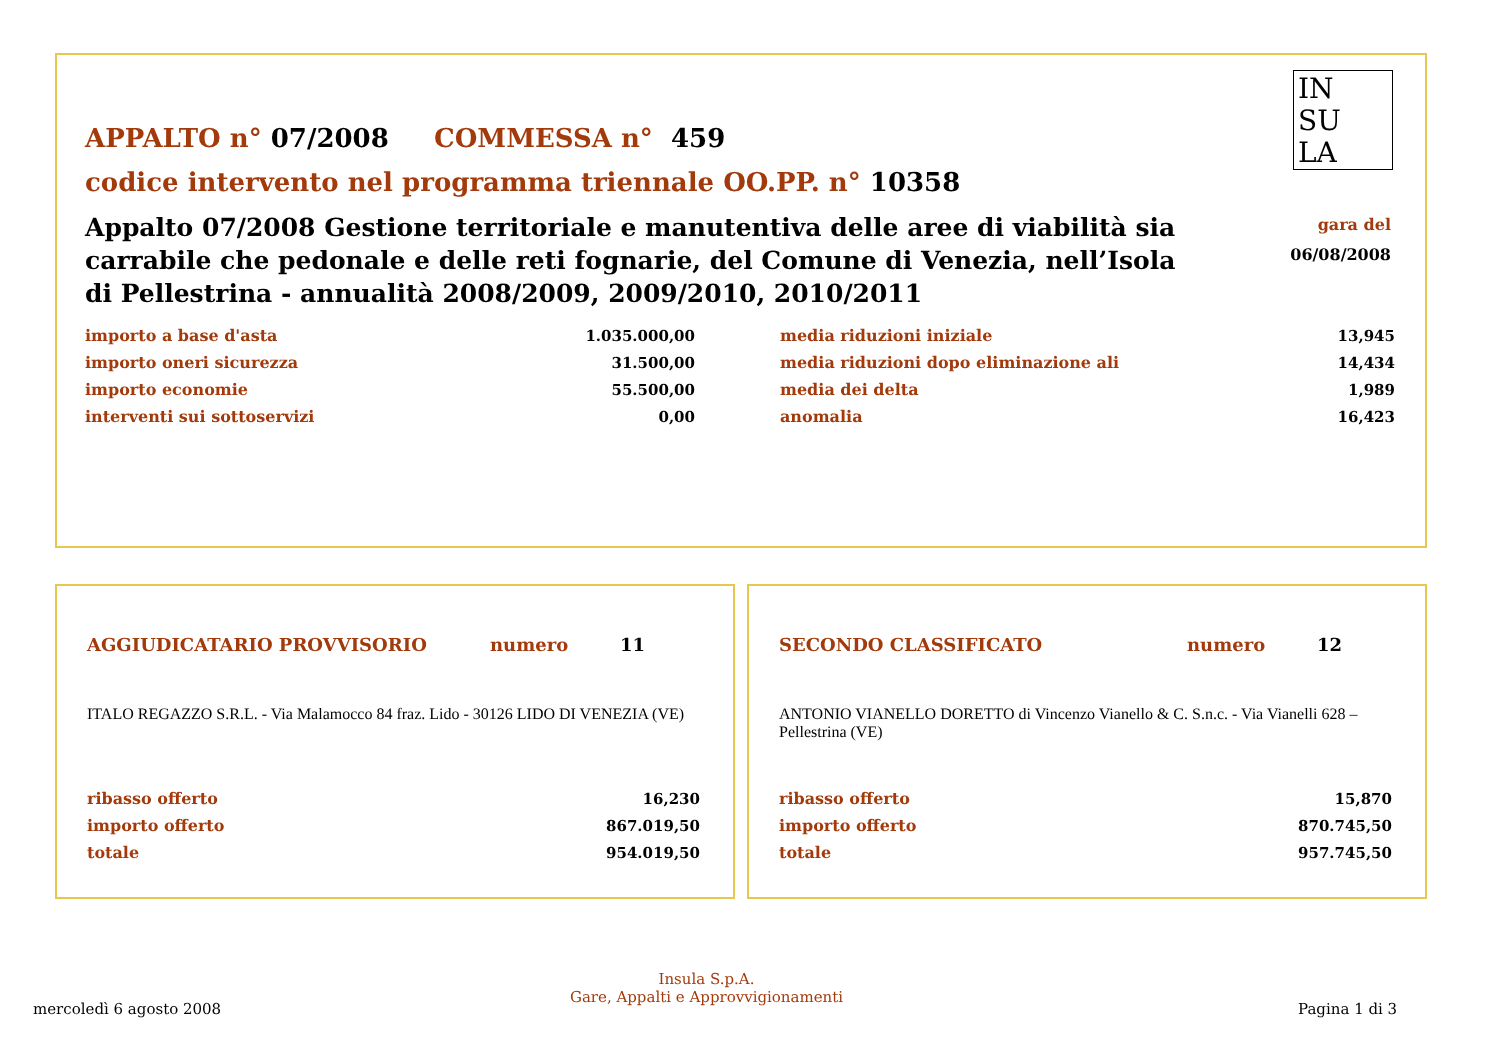APPALTO n° 07/2008 COMMESSA n° 459
codice intervento nel programma triennale OO.PP. n° 10358
Appalto 07/2008 Gestione territoriale e manutentiva delle aree di viabilità sia carrabile che pedonale e delle reti fognarie, del Comune di Venezia, nell’Isola di Pellestrina - annualità 2008/2009, 2009/2010, 2010/2011
IN
SU
LA
gara del
06/08/2008
| importo a base d'asta | 1.035.000,00 | | media riduzioni iniziale | 13,945 |
| importo oneri sicurezza | 31.500,00 | | media riduzioni dopo eliminazione ali | 14,434 |
| importo economie | 55.500,00 | | media dei delta | 1,989 |
| interventi sui sottoservizi | 0,00 | | anomalia | 16,423 |
AGGIUDICATARIO PROVVISORIO numero 11
ITALO REGAZZO S.R.L. - Via Malamocco 84 fraz. Lido - 30126 LIDO DI VENEZIA (VE)
| ribasso offerto | 16,230 |
| importo offerto | 867.019,50 |
| totale | 954.019,50 |
SECONDO CLASSIFICATO numero 12
ANTONIO VIANELLO DORETTO di Vincenzo Vianello & C. S.n.c. - Via Vianelli 628 –Pellestrina (VE)
| ribasso offerto | 15,870 |
| importo offerto | 870.745,50 |
| totale | 957.745,50 |
mercoledì 6 agosto 2008
Insula S.p.A.
Gare, Appalti e Approvvigionamenti
Pagina 1 di 3